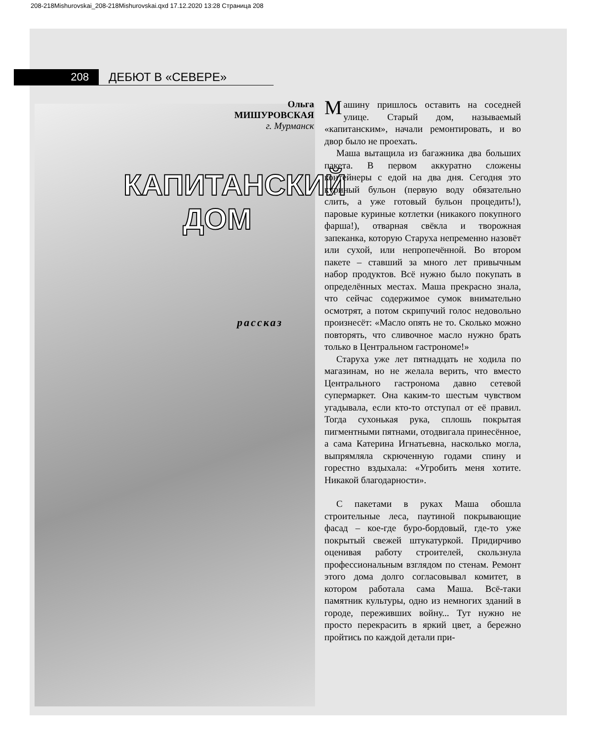208-218Mishurovskai_208-218Mishurovskai.qxd 17.12.2020 13:28 Страница 208
208
ДЕБЮТ В «СЕВЕРЕ»
Ольга
МИШУРОВСКАЯ
г. Мурманск
КАПИТАНСКИЙ
ДОМ
рассказ
Машину пришлось оставить на соседней улице. Старый дом, называемый «капитанским», начали ремонтировать, и во двор было не проехать.
Маша вытащила из багажника два больших пакета. В первом аккуратно сложены контейнеры с едой на два дня. Сегодня это куриный бульон (первую воду обязательно слить, а уже готовый бульон процедить!), паровые куриные котлетки (никакого покупного фарша!), отварная свёкла и творожная запеканка, которую Старуха непременно назовёт или сухой, или непропечённой. Во втором пакете – ставший за много лет привычным набор продуктов. Всё нужно было покупать в определённых местах. Маша прекрасно знала, что сейчас содержимое сумок внимательно осмотрят, а потом скрипучий голос недовольно произнесёт: «Масло опять не то. Сколько можно повторять, что сливочное масло нужно брать только в Центральном гастрономе!»
Старуха уже лет пятнадцать не ходила по магазинам, но не желала верить, что вместо Центрального гастронома давно сетевой супермаркет. Она каким-то шестым чувством угадывала, если кто-то отступал от её правил. Тогда сухонькая рука, сплошь покрытая пигментными пятнами, отодвигала принесённое, а сама Катерина Игнатьевна, насколько могла, выпрямляла скрюченную годами спину и горестно вздыхала: «Угробить меня хотите. Никакой благодарности».
С пакетами в руках Маша обошла строительные леса, паутиной покрывающие фасад – кое-где буро-бордовый, где-то уже покрытый свежей штукатуркой. Придирчиво оценивая работу строителей, скользнула профессиональным взглядом по стенам. Ремонт этого дома долго согласовывал комитет, в котором работала сама Маша. Всё-таки памятник культуры, одно из немногих зданий в городе, переживших войну... Тут нужно не просто перекрасить в яркий цвет, а бережно пройтись по каждой детали при-